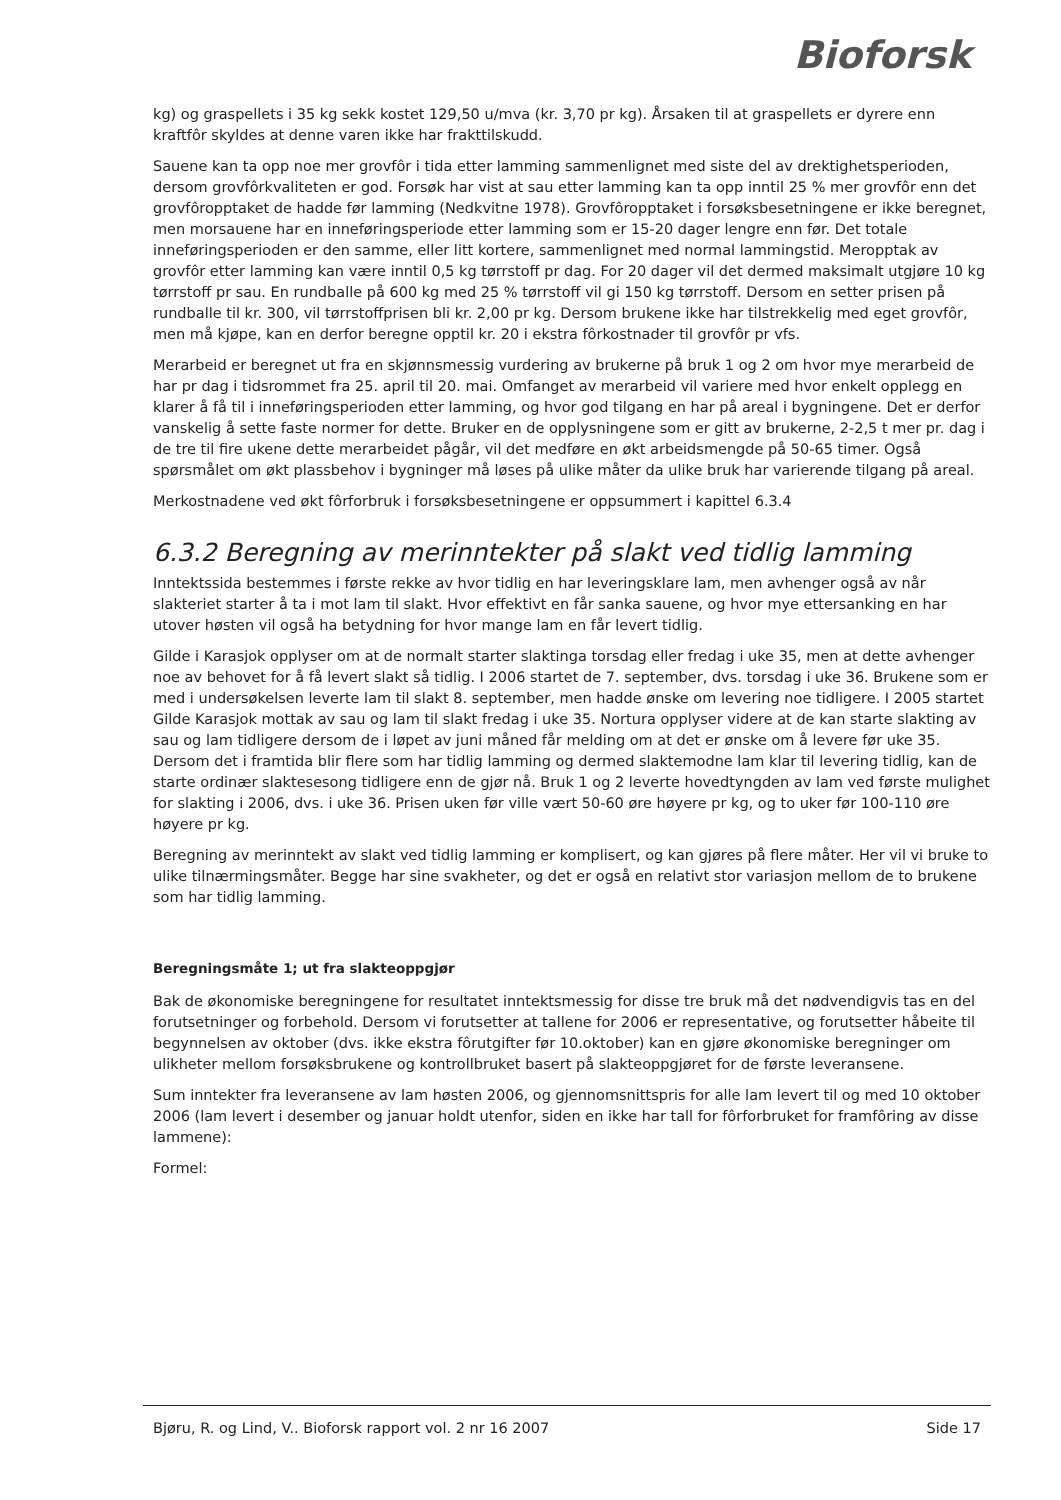Bioforsk
kg) og graspellets i 35 kg sekk kostet 129,50 u/mva (kr. 3,70 pr kg). Årsaken til at graspellets er dyrere enn kraftfôr skyldes at denne varen ikke har frakttilskudd.
Sauene kan ta opp noe mer grovfôr i tida etter lamming sammenlignet med siste del av drektighetsperioden, dersom grovfôrkvaliteten er god. Forsøk har vist at sau etter lamming kan ta opp inntil 25 % mer grovfôr enn det grovfôropptaket de hadde før lamming (Nedkvitne 1978). Grovfôropptaket i forsøksbesetningene er ikke beregnet, men morsauene har en inneføringsperiode etter lamming som er 15-20 dager lengre enn før. Det totale inneføringsperioden er den samme, eller litt kortere, sammenlignet med normal lammingstid. Meropptak av grovfôr etter lamming kan være inntil 0,5 kg tørrstoff pr dag. For 20 dager vil det dermed maksimalt utgjøre 10 kg tørrstoff pr sau. En rundballe på 600 kg med 25 % tørrstoff vil gi 150 kg tørrstoff. Dersom en setter prisen på rundballe til kr. 300, vil tørrstoffprisen bli kr. 2,00 pr kg. Dersom brukene ikke har tilstrekkelig med eget grovfôr, men må kjøpe, kan en derfor beregne opptil kr. 20 i ekstra fôrkostnader til grovfôr pr vfs.
Merarbeid er beregnet ut fra en skjønnsmessig vurdering av brukerne på bruk 1 og 2 om hvor mye merarbeid de har pr dag i tidsrommet fra 25. april til 20. mai. Omfanget av merarbeid vil variere med hvor enkelt opplegg en klarer å få til i inneføringsperioden etter lamming, og hvor god tilgang en har på areal i bygningene. Det er derfor vanskelig å sette faste normer for dette. Bruker en de opplysningene som er gitt av brukerne, 2-2,5 t mer pr. dag i de tre til fire ukene dette merarbeidet pågår, vil det medføre en økt arbeidsmengde på 50-65 timer. Også spørsmålet om økt plassbehov i bygninger må løses på ulike måter da ulike bruk har varierende tilgang på areal.
Merkostnadene ved økt fôrforbruk i forsøksbesetningene er oppsummert i kapittel 6.3.4
6.3.2 Beregning av merinntekter på slakt ved tidlig lamming
Inntektssida bestemmes i første rekke av hvor tidlig en har leveringsklare lam, men avhenger også av når slakteriet starter å ta i mot lam til slakt. Hvor effektivt en får sanka sauene, og hvor mye ettersanking en har utover høsten vil også ha betydning for hvor mange lam en får levert tidlig.
Gilde i Karasjok opplyser om at de normalt starter slaktinga torsdag eller fredag i uke 35, men at dette avhenger noe av behovet for å få levert slakt så tidlig. I 2006 startet de 7. september, dvs. torsdag i uke 36. Brukene som er med i undersøkelsen leverte lam til slakt 8. september, men hadde ønske om levering noe tidligere. I 2005 startet Gilde Karasjok mottak av sau og lam til slakt fredag i uke 35. Nortura opplyser videre at de kan starte slakting av sau og lam tidligere dersom de i løpet av juni måned får melding om at det er ønske om å levere før uke 35. Dersom det i framtida blir flere som har tidlig lamming og dermed slaktemodne lam klar til levering tidlig, kan de starte ordinær slaktesesong tidligere enn de gjør nå. Bruk 1 og 2 leverte hovedtyngden av lam ved første mulighet for slakting i 2006, dvs. i uke 36. Prisen uken før ville vært 50-60 øre høyere pr kg, og to uker før 100-110 øre høyere pr kg.
Beregning av merinntekt av slakt ved tidlig lamming er komplisert, og kan gjøres på flere måter. Her vil vi bruke to ulike tilnærmingsmåter. Begge har sine svakheter, og det er også en relativt stor variasjon mellom de to brukene som har tidlig lamming.
Beregningsmåte 1; ut fra slakteoppgjør
Bak de økonomiske beregningene for resultatet inntektsmessig for disse tre bruk må det nødvendigvis tas en del forutsetninger og forbehold. Dersom vi forutsetter at tallene for 2006 er representative, og forutsetter håbeite til begynnelsen av oktober (dvs. ikke ekstra fôrutgifter før 10.oktober) kan en gjøre økonomiske beregninger om ulikheter mellom forsøksbrukene og kontrollbruket basert på slakteoppgjøret for de første leveransene.
Sum inntekter fra leveransene av lam høsten 2006, og gjennomsnittspris for alle lam levert til og med 10 oktober 2006 (lam levert i desember og januar holdt utenfor, siden en ikke har tall for fôrforbruket for framfôring av disse lammene):
Formel:
Bjøru, R. og Lind, V.. Bioforsk rapport vol. 2 nr 16 2007 Side 17